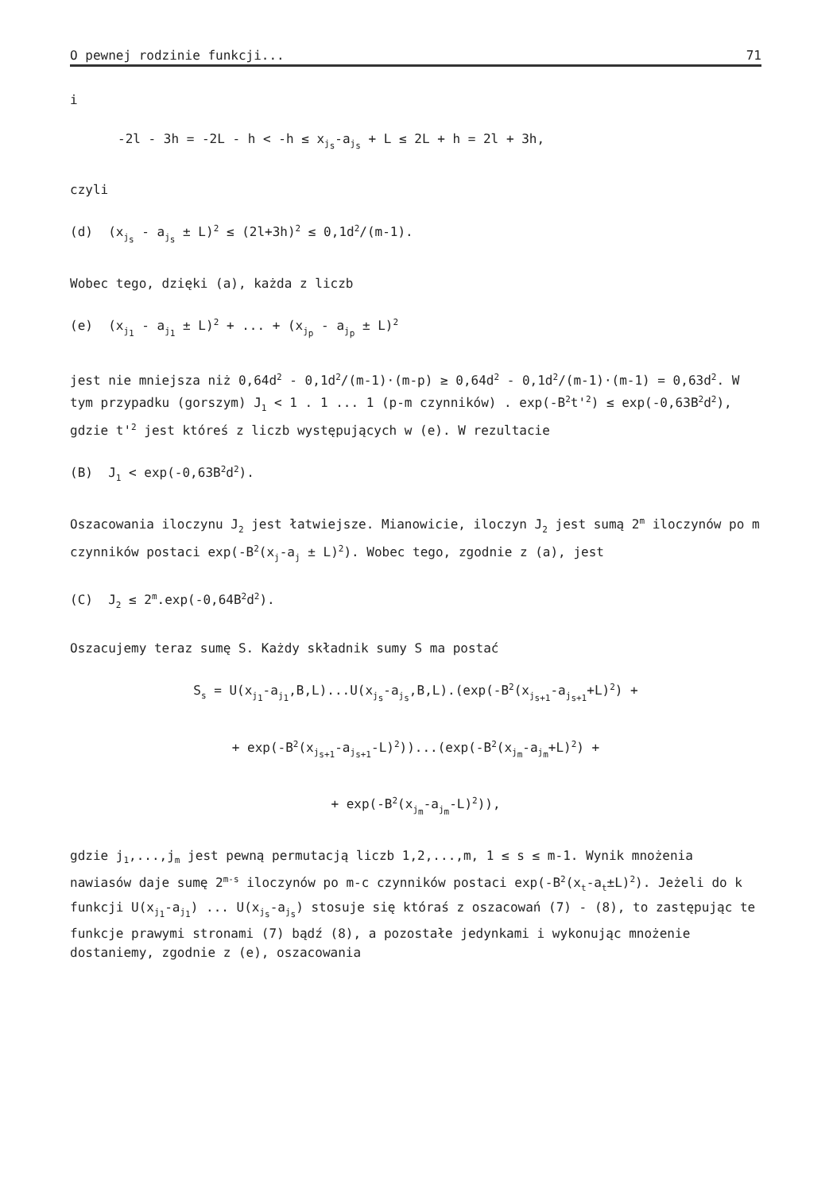O pewnej rodzinie funkcji... 71
i
-2l - 3h = -2L - h < -h ≤ x<sub>j<sub>s</sub></sub>-a<sub>j<sub>s</sub></sub> + L ≤ 2L + h = 2l + 3h,
czyli
(d) (x<sub>j<sub>s</sub></sub> - a<sub>j<sub>s</sub></sub> ± L)<sup>2</sup> ≤ (2l+3h)<sup>2</sup> ≤ 0,1d<sup>2</sup>/(m-1).
Wobec tego, dzięki (a), każda z liczb
(e) (x<sub>j<sub>1</sub></sub> - a<sub>j<sub>1</sub></sub> ± L)<sup>2</sup> + ... + (x<sub>j<sub>p</sub></sub> - a<sub>j<sub>p</sub></sub> ± L)<sup>2</sup>
jest nie mniejsza niż 0,64d<sup>2</sup> - 0,1d<sup>2</sup>/(m-1)·(m-p) ≥ 0,64d<sup>2</sup> - 0,1d<sup>2</sup>/(m-1)·(m-1) = 0,63d<sup>2</sup>. W tym przypadku (gorszym) J<sub>1</sub> < 1 . 1 ... 1 (p-m czynników) . exp(-B<sup>2</sup>t'<sup>2</sup>) ≤ exp(-0,63B<sup>2</sup>d<sup>2</sup>), gdzie t'<sup>2</sup> jest któreś z liczb występujących w (e). W rezultacie
(B) J<sub>1</sub> < exp(-0,63B<sup>2</sup>d<sup>2</sup>).
Oszacowania iloczynu J<sub>2</sub> jest łatwiejsze. Mianowicie, iloczyn J<sub>2</sub> jest sumą 2<sup>m</sup> iloczynów po m czynników postaci exp(-B<sup>2</sup>(x<sub>j</sub>-a<sub>j</sub> ± L)<sup>2</sup>). Wobec tego, zgodnie z (a), jest
(C) J<sub>2</sub> ≤ 2<sup>m</sup>.exp(-0,64B<sup>2</sup>d<sup>2</sup>).
Oszacujemy teraz sumę S. Każdy składnik sumy S ma postać
S<sub>s</sub> = U(x<sub>j<sub>1</sub></sub>-a<sub>j<sub>1</sub></sub>,B,L)...U(x<sub>j<sub>s</sub></sub>-a<sub>j<sub>s</sub></sub>,B,L).(exp(-B<sup>2</sup>(x<sub>j<sub>s+1</sub></sub>-a<sub>j<sub>s+1</sub></sub>+L)<sup>2</sup>) +
+ exp(-B<sup>2</sup>(x<sub>j<sub>s+1</sub></sub>-a<sub>j<sub>s+1</sub></sub>-L)<sup>2</sup>))...(exp(-B<sup>2</sup>(x<sub>j<sub>m</sub></sub>-a<sub>j<sub>m</sub></sub>+L)<sup>2</sup>) +
+ exp(-B<sup>2</sup>(x<sub>j<sub>m</sub></sub>-a<sub>j<sub>m</sub></sub>-L)<sup>2</sup>)),
gdzie j<sub>1</sub>,...,j<sub>m</sub> jest pewną permutacją liczb 1,2,...,m, 1 ≤ s ≤ m-1. Wynik mnożenia nawiasów daje sumę 2<sup>m-s</sup> iloczynów po m-c czynników postaci exp(-B<sup>2</sup>(x<sub>t</sub>-a<sub>t</sub>±L)<sup>2</sup>). Jeżeli do k funkcji U(x<sub>j<sub>1</sub></sub>-a<sub>j<sub>1</sub></sub>) ... U(x<sub>j<sub>s</sub></sub>-a<sub>j<sub>s</sub></sub>) stosuje się któraś z oszacowań (7) - (8), to zastępując te funkcje prawymi stronami (7) bądź (8), a pozostałe jedynkami i wykonując mnożenie dostaniemy, zgodnie z (e), oszacowania